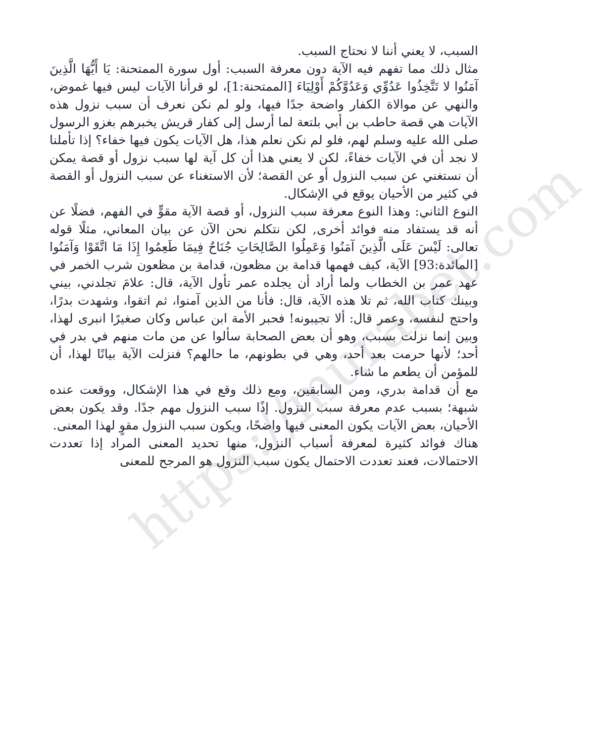https://murabet.com
السبب، لا يعني أننا لا نحتاج السبب.
مثال ذلك مما تفهم فيه الآية دون معرفة السبب: أول سورة الممتحنة: يَا أَيُّهَا الَّذِينَ آمَنُوا لا تَتَّخِذُوا عَدُوِّي وَعَدُوَّكُمْ أَوْلِيَاءَ [الممتحنة:1]، لو قرأنا الآيات ليس فيها غموض، والنهي عن موالاة الكفار واضحة جدًا فيها، ولو لم نكن نعرف أن سبب نزول هذه الآيات هي قصة حاطب بن أبي بلتعة لما أرسل إلى كفار قريش يخبرهم بغزو الرسول صلى الله عليه وسلم لهم، فلو لم نكن نعلم هذا، هل الآيات يكون فيها خفاء؟ إذا تأملنا لا نجد أن في الآيات خفاءً، لكن لا يعني هذا أن كل آية لها سبب نزول أو قصة يمكن أن نستغني عن سبب النزول أو عن القصة؛ لأن الاستغناء عن سبب النزول أو القصة في كثير من الأحيان يوقع في الإشكال.
النوع الثاني: وهذا النوع معرفة سبب النزول، أو قصة الآية مقوٍّ في الفهم، فضلًا عن أنه قد يستفاد منه فوائد أخرى, لكن نتكلم نحن الآن عن بيان المعاني، مثلًا قوله تعالى: لَيْسَ عَلَى الَّذِينَ آمَنُوا وَعَمِلُوا الصَّالِحَاتِ جُنَاحٌ فِيمَا طَعِمُوا إِذَا مَا اتَّقَوْا وَآمَنُوا [المائدة:93] الآية، كيف فهمها قدامة بن مظعون، قدامة بن مظعون شرب الخمر في عهد عمر بن الخطاب ولما أراد أن يجلده عمر تأول الآية، قال: علامَ تجلدني، بيني وبينك كتاب الله، ثم تلا هذه الآية، قال: فأنا من الذين آمنوا، ثم اتقوا، وشهدت بدرًا، واحتج لنفسه، وعمر قال: ألا تجيبونه! فحبر الأمة ابن عباس وكان صغيرًا انبرى لهذا، وبين إنما نزلت بسبب، وهو أن بعض الصحابة سألوا عن من مات منهم في بدر في أحد؛ لأنها حرمت بعد أحد، وهي في بطونهم، ما حالهم؟ فنزلت الآية بيانًا لهذا، أن للمؤمن أن يطعم ما شاء.
مع أن قدامة بدري، ومن السابقين، ومع ذلك وقع في هذا الإشكال، ووقعت عنده شبهة؛ بسبب عدم معرفة سبب النزول. إذًا سبب النزول مهم جدًا. وقد يكون بعض الأحيان، بعض الآيات يكون المعنى فيها واضحًا، ويكون سبب النزول مقوٍ لهذا المعنى.
هناك فوائد كثيرة لمعرفة أسباب النزول، منها تحديد المعنى المراد إذا تعددت الاحتمالات، فعند تعددت الاحتمال يكون سبب النزول هو المرجح للمعنى